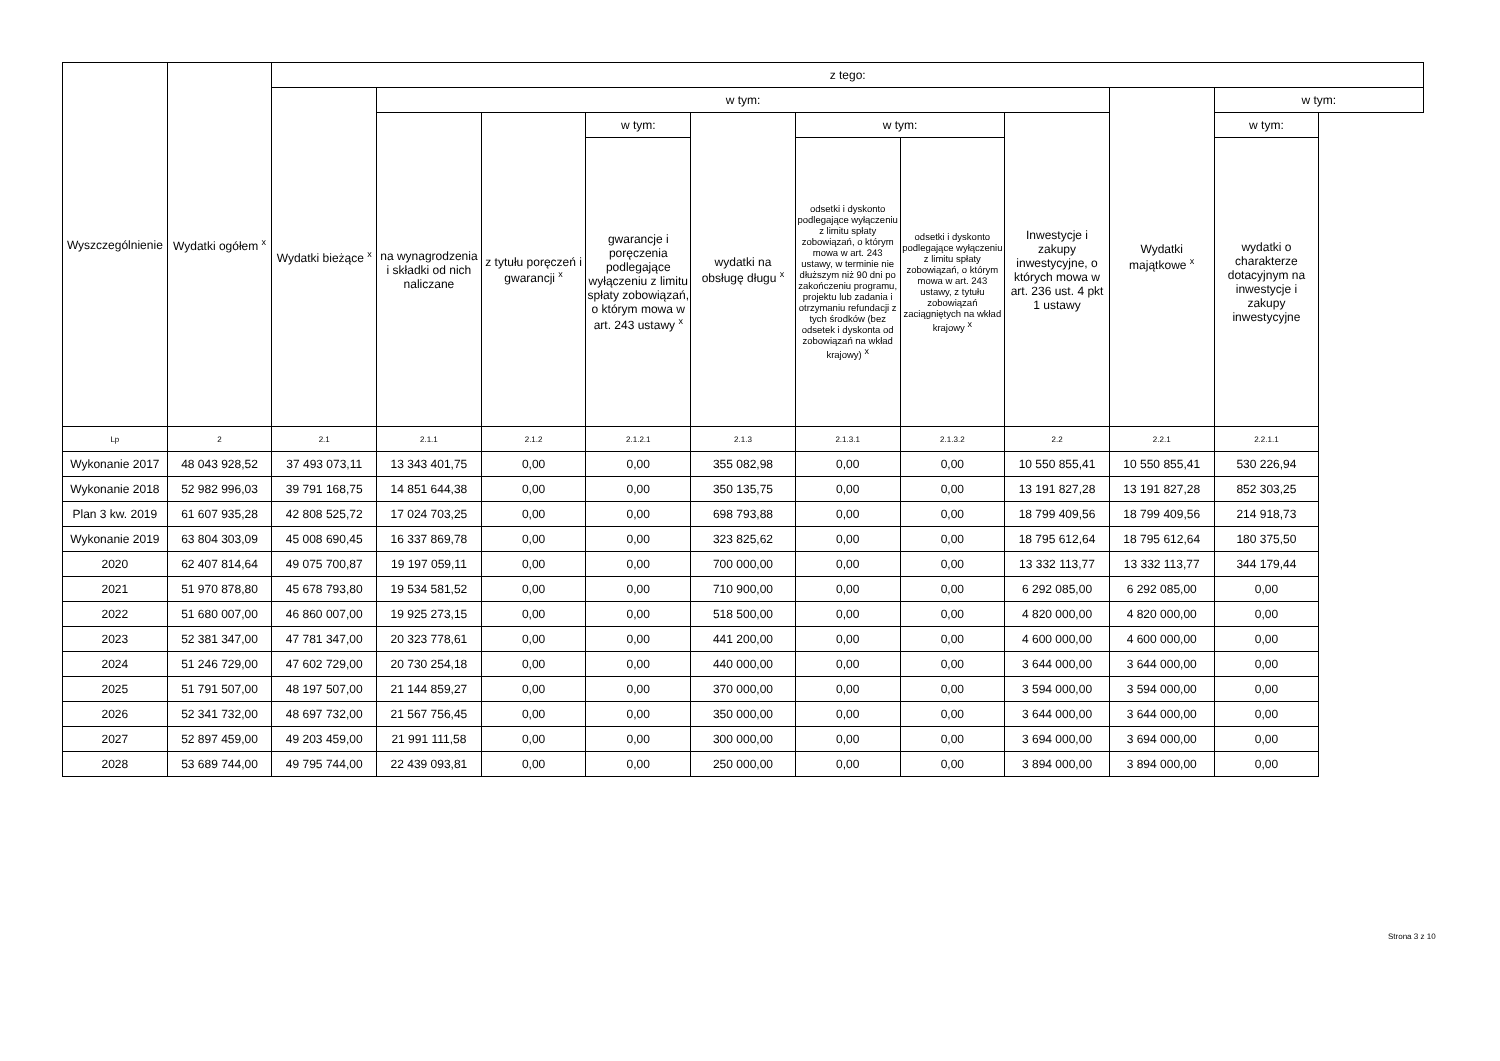| Wyszczególnienie | Wydatki ogółem <sup>x</sup> | z tego: | | | | | | | | | |
| --- | --- | --- | --- | --- | --- | --- | --- | --- | --- | --- | --- |
| | | Wydatki bieżące <sup>x</sup> | w tym: | | | | | | | Wydatki majątkowe <sup>x</sup> | w tym: |
| | | | na wynagrodzenia i składki od nich naliczane | z tytułu poręczeń i gwarancji <sup>x</sup> | w tym: | wydatki na obsługę długu <sup>x</sup> | w tym: | | Inwestycje i zakupy inwestycyjne, o których mowa w art. 236 ust. 4 pkt 1 ustawy | | w tym: |
| | | | | | gwarancje i poręczenia podlegające wyłączeniu z limitu spłaty zobowiązań, o którym mowa w art. 243 ustawy <sup>x</sup> | | odsetki i dyskonto podlegające wyłączeniu z limitu spłaty zobowiązań, o którym mowa w art. 243 ustawy, w terminie nie dłuższym niż 90 dni po zakończeniu programu, projektu lub zadania i otrzymaniu refundacji z tych środków (bez odsetek i dyskonta od zobowiązań na wkład krajowy) <sup>x</sup> | odsetki i dyskonto podlegające wyłączeniu z limitu spłaty zobowiązań, o którym mowa w art. 243 ustawy, z tytułu zobowiązań zaciągniętych na wkład krajowy <sup>x</sup> | | | wydatki o charakterze dotacyjnym na inwestycje i zakupy inwestycyjne |
| Lp | 2 | 2.1 | 2.1.1 | 2.1.2 | 2.1.2.1 | 2.1.3 | 2.1.3.1 | 2.1.3.2 | 2.2 | 2.2.1 | 2.2.1.1 |
| Wykonanie 2017 | 48 043 928,52 | 37 493 073,11 | 13 343 401,75 | 0,00 | 0,00 | 355 082,98 | 0,00 | 0,00 | 10 550 855,41 | 10 550 855,41 | 530 226,94 |
| Wykonanie 2018 | 52 982 996,03 | 39 791 168,75 | 14 851 644,38 | 0,00 | 0,00 | 350 135,75 | 0,00 | 0,00 | 13 191 827,28 | 13 191 827,28 | 852 303,25 |
| Plan 3 kw. 2019 | 61 607 935,28 | 42 808 525,72 | 17 024 703,25 | 0,00 | 0,00 | 698 793,88 | 0,00 | 0,00 | 18 799 409,56 | 18 799 409,56 | 214 918,73 |
| Wykonanie 2019 | 63 804 303,09 | 45 008 690,45 | 16 337 869,78 | 0,00 | 0,00 | 323 825,62 | 0,00 | 0,00 | 18 795 612,64 | 18 795 612,64 | 180 375,50 |
| 2020 | 62 407 814,64 | 49 075 700,87 | 19 197 059,11 | 0,00 | 0,00 | 700 000,00 | 0,00 | 0,00 | 13 332 113,77 | 13 332 113,77 | 344 179,44 |
| 2021 | 51 970 878,80 | 45 678 793,80 | 19 534 581,52 | 0,00 | 0,00 | 710 900,00 | 0,00 | 0,00 | 6 292 085,00 | 6 292 085,00 | 0,00 |
| 2022 | 51 680 007,00 | 46 860 007,00 | 19 925 273,15 | 0,00 | 0,00 | 518 500,00 | 0,00 | 0,00 | 4 820 000,00 | 4 820 000,00 | 0,00 |
| 2023 | 52 381 347,00 | 47 781 347,00 | 20 323 778,61 | 0,00 | 0,00 | 441 200,00 | 0,00 | 0,00 | 4 600 000,00 | 4 600 000,00 | 0,00 |
| 2024 | 51 246 729,00 | 47 602 729,00 | 20 730 254,18 | 0,00 | 0,00 | 440 000,00 | 0,00 | 0,00 | 3 644 000,00 | 3 644 000,00 | 0,00 |
| 2025 | 51 791 507,00 | 48 197 507,00 | 21 144 859,27 | 0,00 | 0,00 | 370 000,00 | 0,00 | 0,00 | 3 594 000,00 | 3 594 000,00 | 0,00 |
| 2026 | 52 341 732,00 | 48 697 732,00 | 21 567 756,45 | 0,00 | 0,00 | 350 000,00 | 0,00 | 0,00 | 3 644 000,00 | 3 644 000,00 | 0,00 |
| 2027 | 52 897 459,00 | 49 203 459,00 | 21 991 111,58 | 0,00 | 0,00 | 300 000,00 | 0,00 | 0,00 | 3 694 000,00 | 3 694 000,00 | 0,00 |
| 2028 | 53 689 744,00 | 49 795 744,00 | 22 439 093,81 | 0,00 | 0,00 | 250 000,00 | 0,00 | 0,00 | 3 894 000,00 | 3 894 000,00 | 0,00 |
Strona 3 z 10